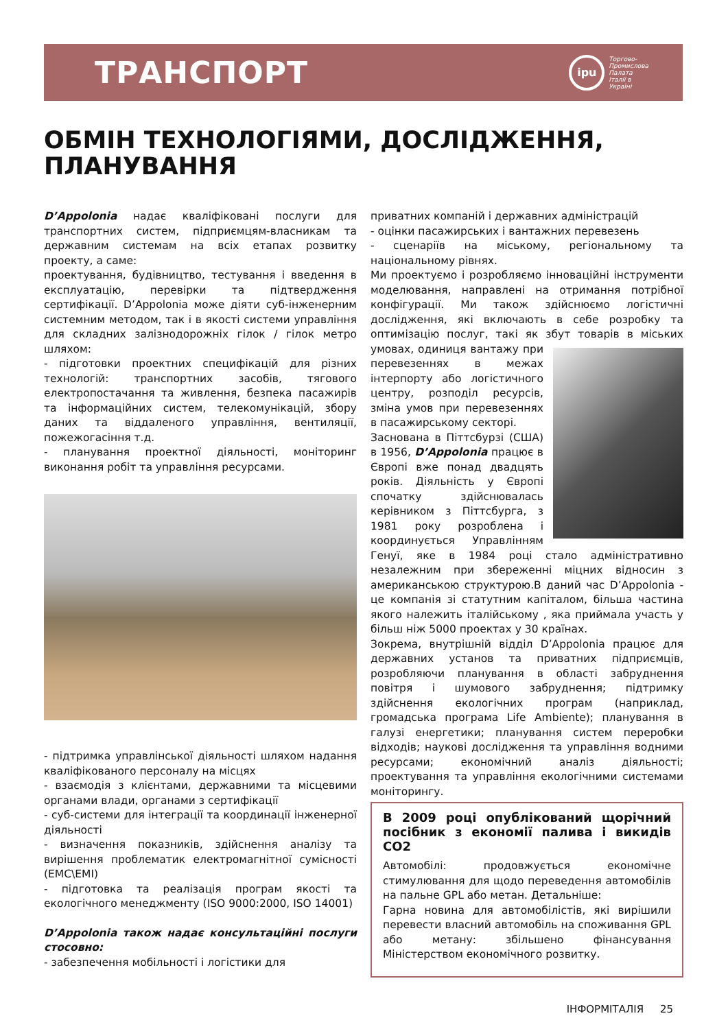ТРАНСПОРТ
ipu
Торгово-
Промислова
Палата
Італії в
Україні
ОБМІН ТЕХНОЛОГІЯМИ, ДОСЛІДЖЕННЯ,
ПЛАНУВАННЯ
D’Appolonia надає кваліфіковані послуги для транспортних систем, підприємцям-власникам та державним системам на всіх етапах розвитку проекту, а саме:
проектування, будівництво, тестування і введення в експлуатацію, перевірки та підтвердження сертифікації. D’Appolonia може діяти суб-інженерним системним методом, так і в якості системи управління для складних залізнодорожніх гілок / гілок метро шляхом:
- підготовки проектних специфікацій для різних технологій: транспортних засобів, тягового електропостачання та живлення, безпека пасажирів та інформаційних систем, телекомунікацій, збору даних та віддаленого управління, вентиляції, пожежогасіння т.д.
- планування проектної діяльності, моніторинг виконання робіт та управління ресурсами.
- підтримка управлінської діяльності шляхом надання кваліфікованого персоналу на місцях
- взаємодія з клієнтами, державними та місцевими органами влади, органами з сертифікації
- суб-системи для інтеграції та координації інженерної діяльності
- визначення показників, здійснення аналізу та вирішення проблематик електромагнітної сумісності (EMC\EMI)
- підготовка та реалізація програм якості та екологічного менеджменту (ISO 9000:2000, ISO 14001)
D’Appolonia також надає консультаційні послуги стосовно:
- забезпечення мобільності і логістики для
приватних компаній і державних адміністрацій
- оцінки пасажирських і вантажних перевезень
- сценаріїв на міському, регіональному та національному рівнях.
Ми проектуємо і розробляємо інноваційні інструменти моделювання, направлені на отримання потрібної конфігурації. Ми також здійснюємо логістичні дослідження, які включають в себе розробку та оптимізацію послуг, такі як збут товарів в міських умовах, одиниця вантажу при перевезеннях в межах інтерпорту або логістичного центру, розподіл ресурсів, зміна умов при перевезеннях в пасажирському секторі.
Заснована в Піттсбурзі (США) в 1956, D’Appolonia працює в Європі вже понад двадцять років. Діяльність у Європі спочатку здійснювалась керівником з Піттсбурга, з 1981 року розроблена і координується Управлінням Генуї, яке в 1984 році стало адміністративно незалежним при збереженні міцних відносин з американською структурою.В даний час D’Appolonia - це компанія зі статутним капіталом, більша частина якого належить італійському , яка приймала участь у більш ніж 5000 проектах у 30 країнах.
Зокрема, внутрішній відділ D’Appolonia працює для державних установ та приватних підприємців, розробляючи планування в області забруднення повітря і шумового забруднення; підтримку здійснення екологічних програм (наприклад, громадська програма Life Ambiente); планування в галузі енергетики; планування систем переробки відходів; наукові дослідження та управління водними ресурсами; економічний аналіз діяльності; проектування та управління екологічними системами моніторингу.
В 2009 році опублікований щорічний посібник з економії палива і викидів СО2
Автомобілі: продовжується економічне стимулювання для щодо переведення автомобілів на пальне GPL або метан. Детальніше:
Гарна новина для автомобілістів, які вирішили перевести власний автомобіль на споживання GPL або метану: збільшено фінансування Міністерством економічного розвитку.
ІНФОРМІТАЛІЯ 25